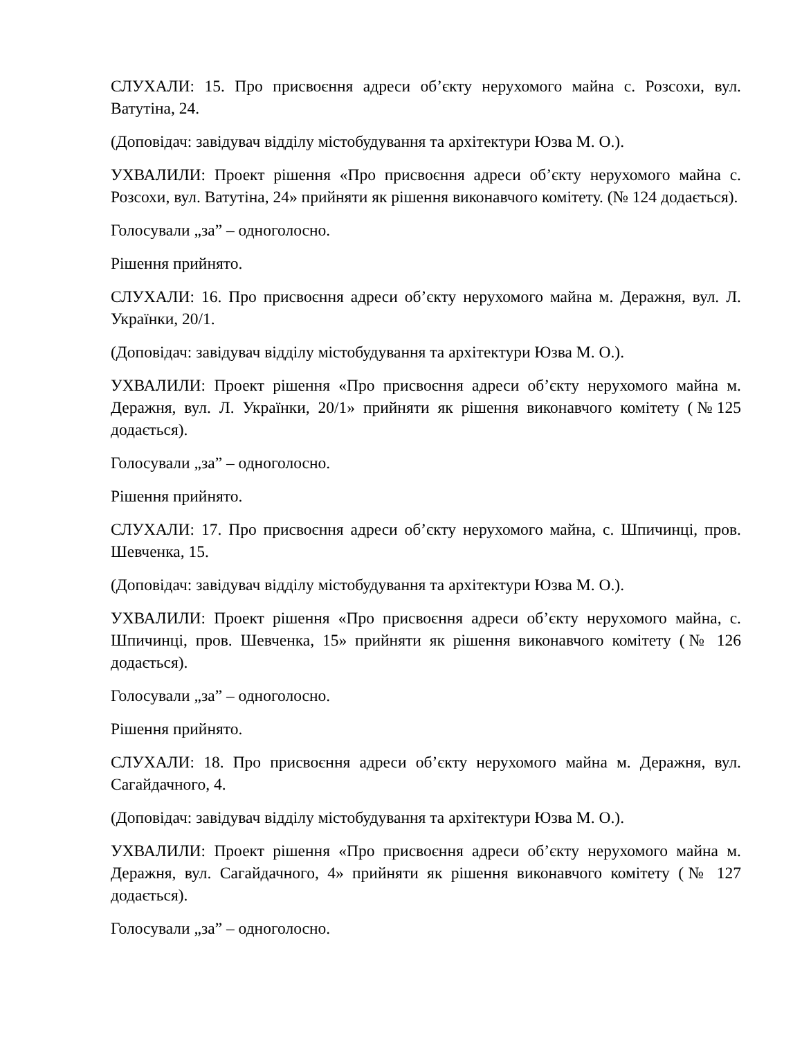СЛУХАЛИ: 15. Про присвоєння адреси об’єкту нерухомого майна с. Розсохи, вул. Ватутіна, 24.
(Доповідач: завідувач відділу містобудування та архітектури Юзва М. О.).
УХВАЛИЛИ: Проект рішення «Про присвоєння адреси об’єкту нерухомого майна с. Розсохи, вул. Ватутіна, 24» прийняти як рішення виконавчого комітету. (№ 124 додається).
Голосували „за” – одноголосно.
Рішення прийнято.
СЛУХАЛИ: 16. Про присвоєння адреси об’єкту нерухомого майна м. Деражня, вул. Л. Українки, 20/1.
(Доповідач: завідувач відділу містобудування та архітектури Юзва М. О.).
УХВАЛИЛИ: Проект рішення «Про присвоєння адреси об’єкту нерухомого майна м. Деражня, вул. Л. Українки, 20/1» прийняти як рішення виконавчого комітету (№125 додається).
Голосували „за” – одноголосно.
Рішення прийнято.
СЛУХАЛИ: 17. Про присвоєння адреси об’єкту нерухомого майна, с. Шпичинці, пров. Шевченка, 15.
(Доповідач: завідувач відділу містобудування та архітектури Юзва М. О.).
УХВАЛИЛИ: Проект рішення «Про присвоєння адреси об’єкту нерухомого майна, с. Шпичинці, пров. Шевченка, 15» прийняти як рішення виконавчого комітету (№ 126 додається).
Голосували „за” – одноголосно.
Рішення прийнято.
СЛУХАЛИ: 18. Про присвоєння адреси об’єкту нерухомого майна м. Деражня, вул. Сагайдачного, 4.
(Доповідач: завідувач відділу містобудування та архітектури Юзва М. О.).
УХВАЛИЛИ: Проект рішення «Про присвоєння адреси об’єкту нерухомого майна м. Деражня, вул. Сагайдачного, 4» прийняти як рішення виконавчого комітету (№ 127 додається).
Голосували „за” – одноголосно.